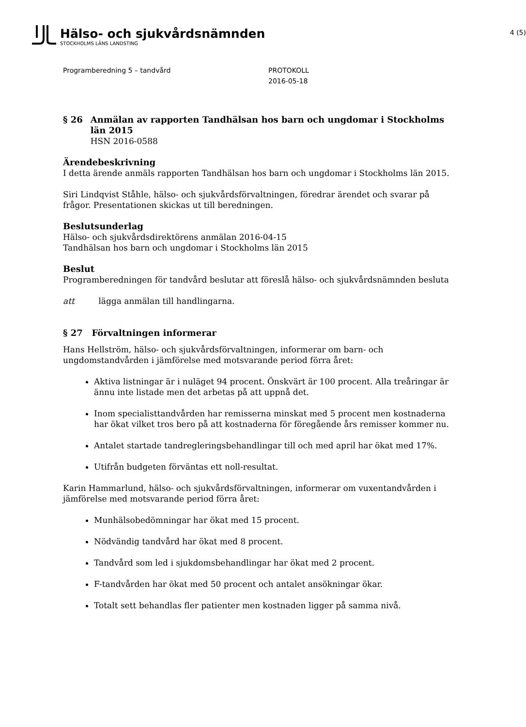Hälso- och sjukvårdsnämnden
STOCKHOLMS LÄNS LANDSTING
4 (5)
Programberedning 5 – tandvård PROTOKOLL
2016-05-18
§ 26 Anmälan av rapporten Tandhälsan hos barn och ungdomar i Stockholms län 2015
HSN 2016-0588
Ärendebeskrivning
I detta ärende anmäls rapporten Tandhälsan hos barn och ungdomar i Stockholms län 2015.
Siri Lindqvist Ståhle, hälso- och sjukvårdsförvaltningen, föredrar ärendet och svarar på frågor. Presentationen skickas ut till beredningen.
Beslutsunderlag
Hälso- och sjukvårdsdirektörens anmälan 2016-04-15
Tandhälsan hos barn och ungdomar i Stockholms län 2015
Beslut
Programberedningen för tandvård beslutar att föreslå hälso- och sjukvårdsnämnden besluta
att lägga anmälan till handlingarna.
§ 27 Förvaltningen informerar
Hans Hellström, hälso- och sjukvårdsförvaltningen, informerar om barn- och ungdomstandvården i jämförelse med motsvarande period förra året:
Aktiva listningar är i nuläget 94 procent. Önskvärt är 100 procent. Alla treåringar är ännu inte listade men det arbetas på att uppnå det.
Inom specialisttandvården har remisserna minskat med 5 procent men kostnaderna har ökat vilket tros bero på att kostnaderna för föregående års remisser kommer nu.
Antalet startade tandregleringsbehandlingar till och med april har ökat med 17%.
Utifrån budgeten förväntas ett noll-resultat.
Karin Hammarlund, hälso- och sjukvårdsförvaltningen, informerar om vuxentandvården i jämförelse med motsvarande period förra året:
Munhälsobedömningar har ökat med 15 procent.
Nödvändig tandvård har ökat med 8 procent.
Tandvård som led i sjukdomsbehandlingar har ökat med 2 procent.
F-tandvården har ökat med 50 procent och antalet ansökningar ökar.
Totalt sett behandlas fler patienter men kostnaden ligger på samma nivå.